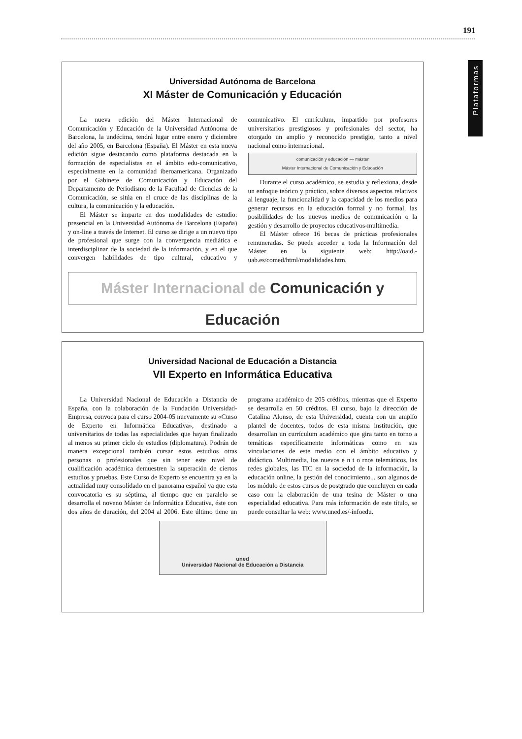191
Plataformas
Universidad Autónoma de Barcelona
XI Máster de Comunicación y Educación
La nueva edición del Máster Internacional de Comunicación y Educación de la Universidad Autónoma de Barcelona, la undécima, tendrá lugar entre enero y diciembre del año 2005, en Barcelona (España). El Máster en esta nueva edición sigue destacando como plataforma destacada en la formación de especialistas en el ámbito edu-comunicativo, especialmente en la comunidad iberoamericana. Organizado por el Gabinete de Comunicación y Educación del Departamento de Periodismo de la Facultad de Ciencias de la Comunicación, se sitúa en el cruce de las disciplinas de la cultura, la comunicación y la educación.
El Máster se imparte en dos modalidades de estudio: presencial en la Universidad Autónoma de Barcelona (España) y on-line a través de Internet. El curso se dirige a un nuevo tipo de profesional que surge con la convergencia mediática e interdisciplinar de la sociedad de la información, y en el que convergen habilidades de tipo cultural, educativo y comunicativo. El currículum, impartido por profesores universitarios prestigiosos y profesionales del sector, ha otorgado un amplio y reconocido prestigio, tanto a nivel nacional como internacional.
comunicación y educación — máster
Máster Internacional de Comunicación y Educación
Durante el curso académico, se estudia y reflexiona, desde un enfoque teórico y práctico, sobre diversos aspectos relativos al lenguaje, la funcionalidad y la capacidad de los medios para generar recursos en la educación formal y no formal, las posibilidades de los nuevos medios de comunicación o la gestión y desarrollo de proyectos educativos-multimedia.
El Máster ofrece 16 becas de prácticas profesionales remuneradas. Se puede acceder a toda la Información del Máster en la siguiente web: http://oaid.-uab.es/comed/html/modalidades.htm.
Máster Internacional de Comunicación y Educación
Universidad Nacional de Educación a Distancia
VII Experto en Informática Educativa
La Universidad Nacional de Educación a Distancia de España, con la colaboración de la Fundación Universidad-Empresa, convoca para el curso 2004-05 nuevamente su «Curso de Experto en Informática Educativa», destinado a universitarios de todas las especialidades que hayan finalizado al menos su primer ciclo de estudios (diplomatura). Podrán de manera excepcional también cursar estos estudios otras personas o profesionales que sin tener este nivel de cualificación académica demuestren la superación de ciertos estudios y pruebas. Este Curso de Experto se encuentra ya en la actualidad muy consolidado en el panorama español ya que esta convocatoria es su séptima, al tiempo que en paralelo se desarrolla el noveno Máster de Informática Educativa, éste con dos años de duración, del 2004 al 2006. Este último tiene un programa académico de 205 créditos, mientras que el Experto se desarrolla en 50 créditos. El curso, bajo la dirección de Catalina Alonso, de esta Universidad, cuenta con un amplío plantel de docentes, todos de esta misma institución, que desarrollan un currículum académico que gira tanto en torno a temáticas específicamente informáticas como en sus vinculaciones de este medio con el ámbito educativo y didáctico. Multimedia, los nuevos e n t o rnos telemáticos, las redes globales, las TIC en la sociedad de la información, la educación online, la gestión del conocimiento... son algunos de los módulo de estos cursos de postgrado que concluyen en cada caso con la elaboración de una tesina de Máster o una especialidad educativa. Para más información de este título, se puede consultar la web: www.uned.es/-infoedu.
uned
Universidad Nacional de Educación a Distancia